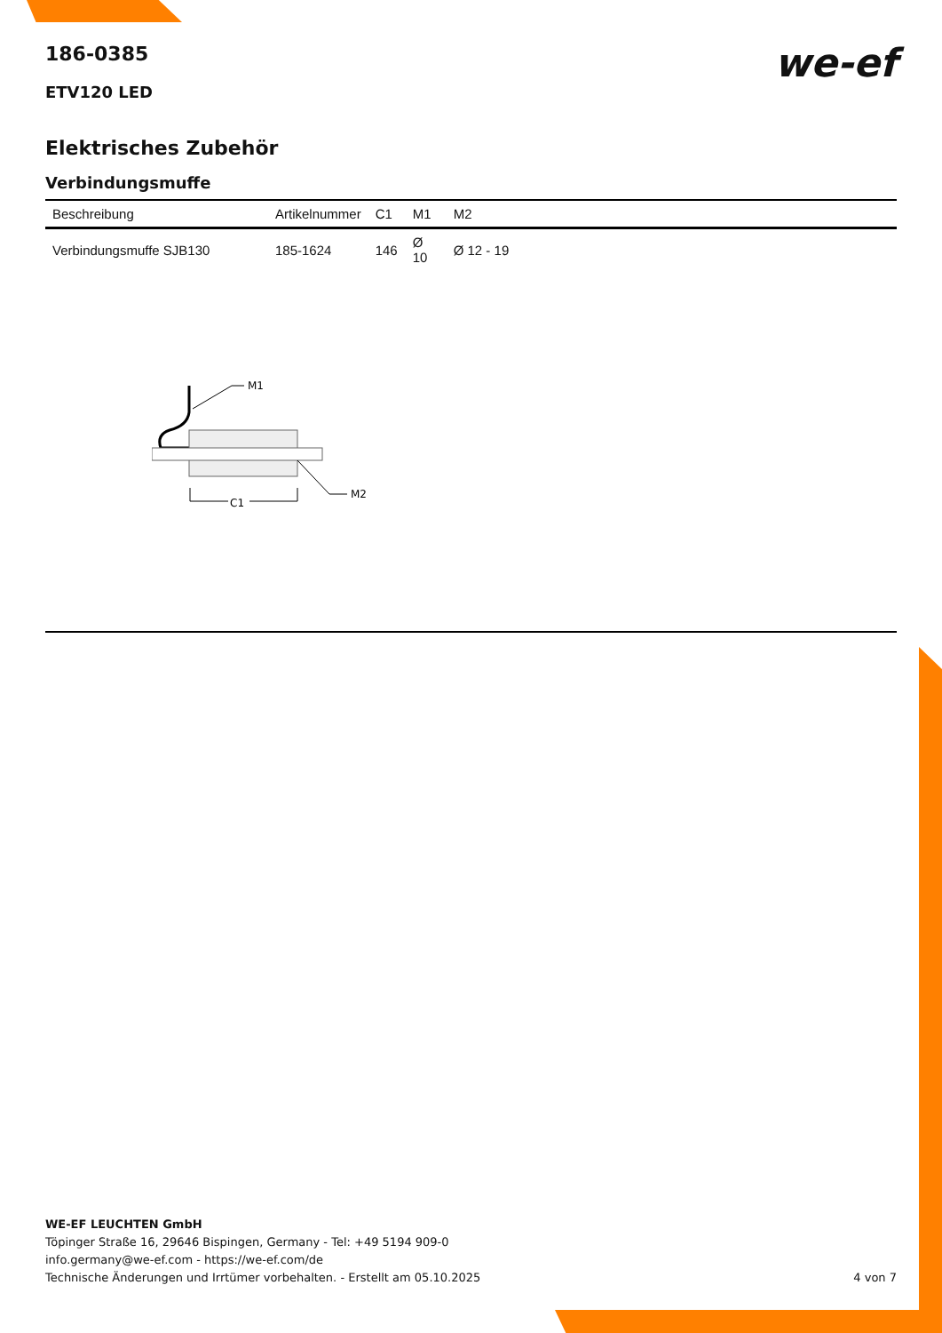we-ef
186-0385
ETV120 LED
Elektrisches Zubehör
Verbindungsmuffe
| Beschreibung | Artikelnummer | C1 | M1 | M2 |
| --- | --- | --- | --- | --- |
| Verbindungsmuffe SJB130 | 185-1624 | 146 | Ø 10 | Ø 12 - 19 |
M1
M2
C1
WE-EF LEUCHTEN GmbH
Töpinger Straße 16, 29646 Bispingen, Germany - Tel: +49 5194 909-0
info.germany@we-ef.com - https://we-ef.com/de
Technische Änderungen und Irrtümer vorbehalten. - Erstellt am 05.10.2025 4 von 7